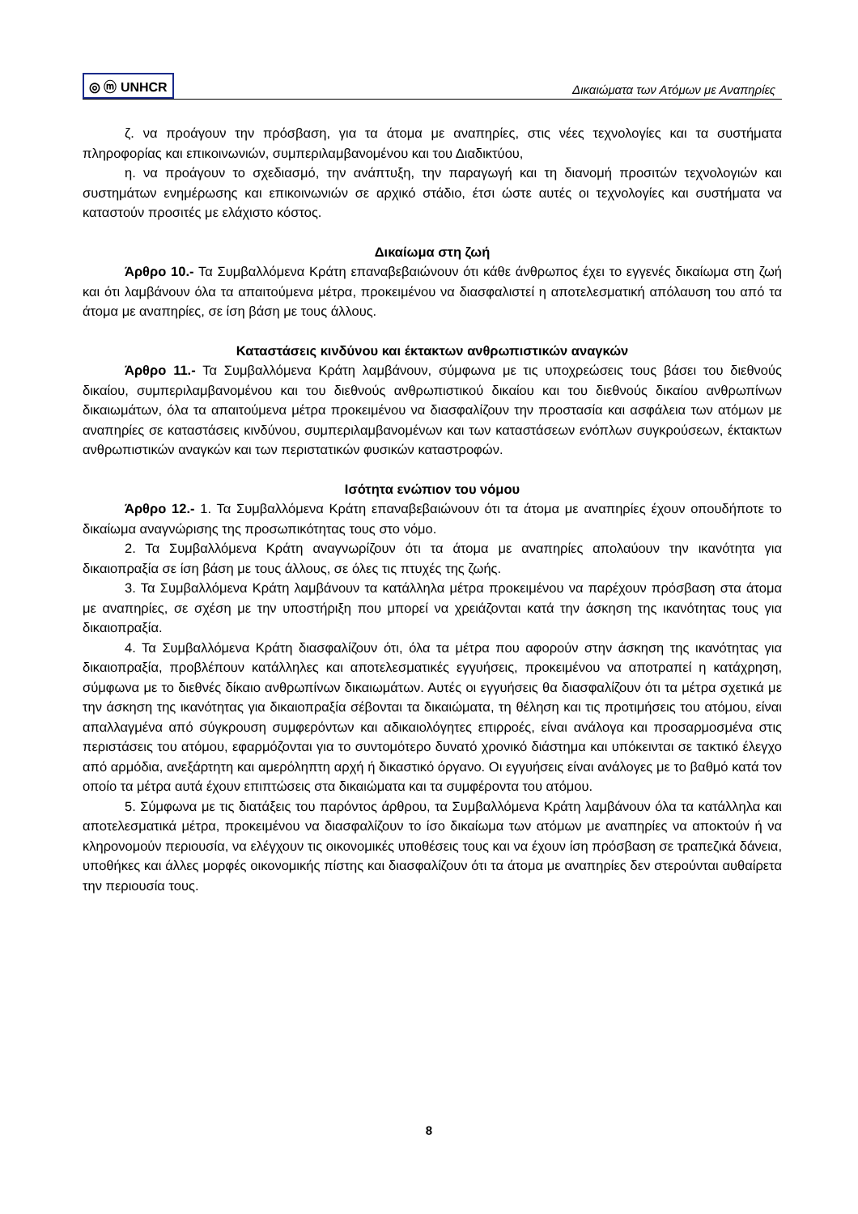◎ ⓜ UNHCR
Δικαιώματα των Ατόμων με Αναπηρίες
ζ. να προάγουν την πρόσβαση, για τα άτομα με αναπηρίες, στις νέες τεχνολογίες και τα συστήματα πληροφορίας και επικοινωνιών, συμπεριλαμβανομένου και του Διαδικτύου,
η. να προάγουν το σχεδιασμό, την ανάπτυξη, την παραγωγή και τη διανομή προσιτών τεχνολογιών και συστημάτων ενημέρωσης και επικοινωνιών σε αρχικό στάδιο, έτσι ώστε αυτές οι τεχνολογίες και συστήματα να καταστούν προσιτές με ελάχιστο κόστος.
Δικαίωμα στη ζωή
Άρθρο 10.- Τα Συμβαλλόμενα Κράτη επαναβεβαιώνουν ότι κάθε άνθρωπος έχει το εγγενές δικαίωμα στη ζωή και ότι λαμβάνουν όλα τα απαιτούμενα μέτρα, προκειμένου να διασφαλιστεί η αποτελεσματική απόλαυση του από τα άτομα με αναπηρίες, σε ίση βάση με τους άλλους.
Καταστάσεις κινδύνου και έκτακτων ανθρωπιστικών αναγκών
Άρθρο 11.- Τα Συμβαλλόμενα Κράτη λαμβάνουν, σύμφωνα με τις υποχρεώσεις τους βάσει του διεθνούς δικαίου, συμπεριλαμβανομένου και του διεθνούς ανθρωπιστικού δικαίου και του διεθνούς δικαίου ανθρωπίνων δικαιωμάτων, όλα τα απαιτούμενα μέτρα προκειμένου να διασφαλίζουν την προστασία και ασφάλεια των ατόμων με αναπηρίες σε καταστάσεις κινδύνου, συμπεριλαμβανομένων και των καταστάσεων ενόπλων συγκρούσεων, έκτακτων ανθρωπιστικών αναγκών και των περιστατικών φυσικών καταστροφών.
Ισότητα ενώπιον του νόμου
Άρθρο 12.- 1. Τα Συμβαλλόμενα Κράτη επαναβεβαιώνουν ότι τα άτομα με αναπηρίες έχουν οπουδήποτε το δικαίωμα αναγνώρισης της προσωπικότητας τους στο νόμο.
2. Τα Συμβαλλόμενα Κράτη αναγνωρίζουν ότι τα άτομα με αναπηρίες απολαύουν την ικανότητα για δικαιοπραξία σε ίση βάση με τους άλλους, σε όλες τις πτυχές της ζωής.
3. Τα Συμβαλλόμενα Κράτη λαμβάνουν τα κατάλληλα μέτρα προκειμένου να παρέχουν πρόσβαση στα άτομα με αναπηρίες, σε σχέση με την υποστήριξη που μπορεί να χρειάζονται κατά την άσκηση της ικανότητας τους για δικαιοπραξία.
4. Τα Συμβαλλόμενα Κράτη διασφαλίζουν ότι, όλα τα μέτρα που αφορούν στην άσκηση της ικανότητας για δικαιοπραξία, προβλέπουν κατάλληλες και αποτελεσματικές εγγυήσεις, προκειμένου να αποτραπεί η κατάχρηση, σύμφωνα με το διεθνές δίκαιο ανθρωπίνων δικαιωμάτων. Αυτές οι εγγυήσεις θα διασφαλίζουν ότι τα μέτρα σχετικά με την άσκηση της ικανότητας για δικαιοπραξία σέβονται τα δικαιώματα, τη θέληση και τις προτιμήσεις του ατόμου, είναι απαλλαγμένα από σύγκρουση συμφερόντων και αδικαιολόγητες επιρροές, είναι ανάλογα και προσαρμοσμένα στις περιστάσεις του ατόμου, εφαρμόζονται για το συντομότερο δυνατό χρονικό διάστημα και υπόκεινται σε τακτικό έλεγχο από αρμόδια, ανεξάρτητη και αμερόληπτη αρχή ή δικαστικό όργανο. Οι εγγυήσεις είναι ανάλογες με το βαθμό κατά τον οποίο τα μέτρα αυτά έχουν επιπτώσεις στα δικαιώματα και τα συμφέροντα του ατόμου.
5. Σύμφωνα με τις διατάξεις του παρόντος άρθρου, τα Συμβαλλόμενα Κράτη λαμβάνουν όλα τα κατάλληλα και αποτελεσματικά μέτρα, προκειμένου να διασφαλίζουν το ίσο δικαίωμα των ατόμων με αναπηρίες να αποκτούν ή να κληρονομούν περιουσία, να ελέγχουν τις οικονομικές υποθέσεις τους και να έχουν ίση πρόσβαση σε τραπεζικά δάνεια, υποθήκες και άλλες μορφές οικονομικής πίστης και διασφαλίζουν ότι τα άτομα με αναπηρίες δεν στερούνται αυθαίρετα την περιουσία τους.
8